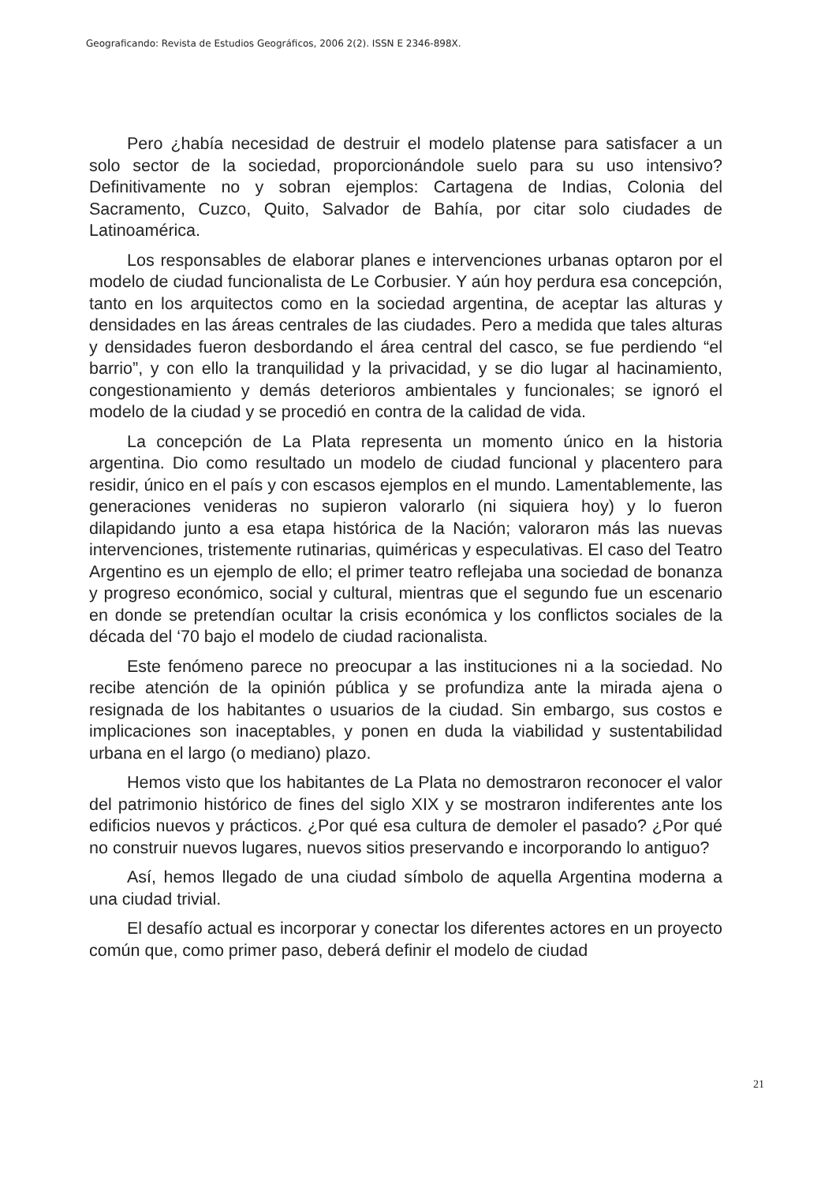Geograficando: Revista de Estudios Geográficos, 2006 2(2). ISSN E 2346-898X.
Pero ¿había necesidad de destruir el modelo platense para satisfacer a un solo sector de la sociedad, proporcionándole suelo para su uso intensivo? Definitivamente no y sobran ejemplos: Cartagena de Indias, Colonia del Sacramento, Cuzco, Quito, Salvador de Bahía, por citar solo ciudades de Latinoamérica.
Los responsables de elaborar planes e intervenciones urbanas optaron por el modelo de ciudad funcionalista de Le Corbusier. Y aún hoy perdura esa concepción, tanto en los arquitectos como en la sociedad argentina, de aceptar las alturas y densidades en las áreas centrales de las ciudades. Pero a medida que tales alturas y densidades fueron desbordando el área central del casco, se fue perdiendo “el barrio”, y con ello la tranquilidad y la privacidad, y se dio lugar al hacinamiento, congestionamiento y demás deterioros ambientales y funcionales; se ignoró el modelo de la ciudad y se procedió en contra de la calidad de vida.
La concepción de La Plata representa un momento único en la historia argentina. Dio como resultado un modelo de ciudad funcional y placentero para residir, único en el país y con escasos ejemplos en el mundo. Lamentablemente, las generaciones venideras no supieron valorarlo (ni siquiera hoy) y lo fueron dilapidando junto a esa etapa histórica de la Nación; valoraron más las nuevas intervenciones, tristemente rutinarias, quiméricas y especulativas. El caso del Teatro Argentino es un ejemplo de ello; el primer teatro reflejaba una sociedad de bonanza y progreso económico, social y cultural, mientras que el segundo fue un escenario en donde se pretendían ocultar la crisis económica y los conflictos sociales de la década del ‘70 bajo el modelo de ciudad racionalista.
Este fenómeno parece no preocupar a las instituciones ni a la sociedad. No recibe atención de la opinión pública y se profundiza ante la mirada ajena o resignada de los habitantes o usuarios de la ciudad. Sin embargo, sus costos e implicaciones son inaceptables, y ponen en duda la viabilidad y sustentabilidad urbana en el largo (o mediano) plazo.
Hemos visto que los habitantes de La Plata no demostraron reconocer el valor del patrimonio histórico de fines del siglo XIX y se mostraron indiferentes ante los edificios nuevos y prácticos. ¿Por qué esa cultura de demoler el pasado? ¿Por qué no construir nuevos lugares, nuevos sitios preservando e incorporando lo antiguo?
Así, hemos llegado de una ciudad símbolo de aquella Argentina moderna a una ciudad trivial.
El desafío actual es incorporar y conectar los diferentes actores en un proyecto común que, como primer paso, deberá definir el modelo de ciudad
21